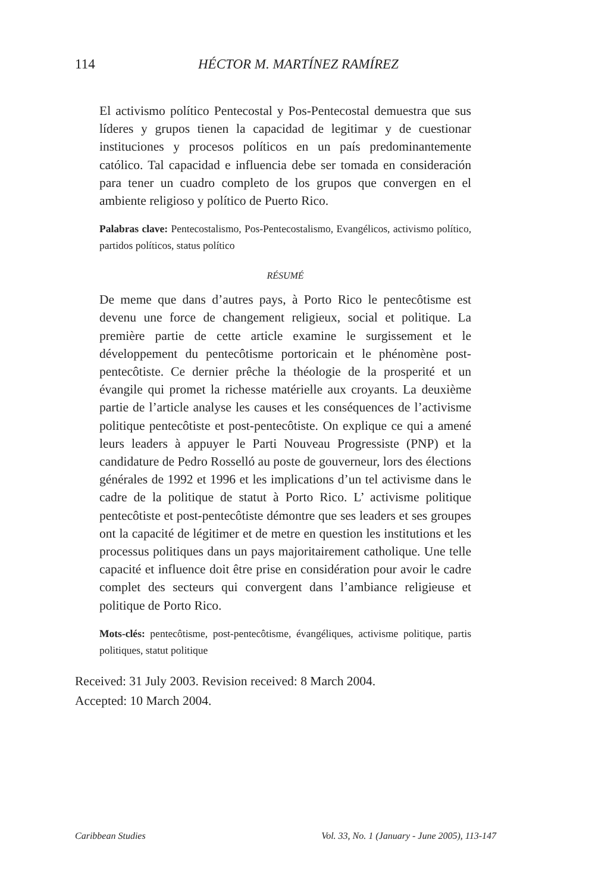114 HÉCTOR M. MARTÍNEZ RAMÍREZ
El activismo político Pentecostal y Pos-Pentecostal demuestra que sus líderes y grupos tienen la capacidad de legitimar y de cuestionar instituciones y procesos políticos en un país predominantemente católico. Tal capacidad e influencia debe ser tomada en consideración para tener un cuadro completo de los grupos que convergen en el ambiente religioso y político de Puerto Rico.
Palabras clave: Pentecostalismo, Pos-Pentecostalismo, Evangélicos, activismo político, partidos políticos, status político
RÉSUMÉ
De meme que dans d’autres pays, à Porto Rico le pentecôtisme est devenu une force de changement religieux, social et politique. La première partie de cette article examine le surgissement et le développement du pentecôtisme portoricain et le phénomène post-pentecôtiste. Ce dernier prêche la théologie de la prosperité et un évangile qui promet la richesse matérielle aux croyants. La deuxième partie de l’article analyse les causes et les conséquences de l’activisme politique pentecôtiste et post-pentecôtiste. On explique ce qui a amené leurs leaders à appuyer le Parti Nouveau Progressiste (PNP) et la candidature de Pedro Rosselló au poste de gouverneur, lors des élections générales de 1992 et 1996 et les implications d’un tel activisme dans le cadre de la politique de statut à Porto Rico. L’ activisme politique pentecôtiste et post-pentecôtiste démontre que ses leaders et ses groupes ont la capacité de légitimer et de metre en question les institutions et les processus politiques dans un pays majoritairement catholique. Une telle capacité et influence doit être prise en considération pour avoir le cadre complet des secteurs qui convergent dans l’ambiance religieuse et politique de Porto Rico.
Mots-clés: pentecôtisme, post-pentecôtisme, évangéliques, activisme politique, partis politiques, statut politique
Received: 31 July 2003. Revision received: 8 March 2004.
Accepted: 10 March 2004.
Caribbean Studies Vol. 33, No. 1 (January - June 2005), 113-147